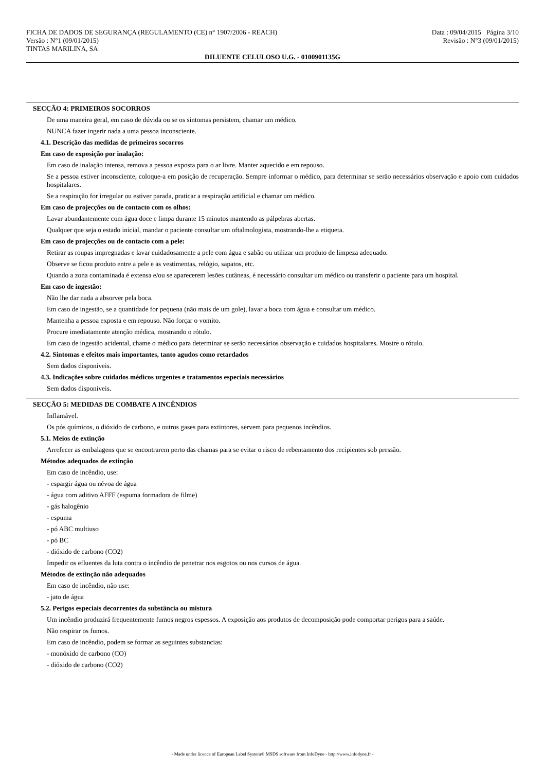FICHA DE DADOS DE SEGURANÇA (REGULAMENTO (CE) n° 1907/2006 - REACH) Data : 09/04/2015 Página 3/10
Versão : N°1 (09/01/2015) Revisão : N°3 (09/01/2015)
TINTAS MARILINA, SA
DILUENTE CELULOSO U.G. - 0100901135G
SECÇÃO 4: PRIMEIROS SOCORROS
De uma maneira geral, em caso de dúvida ou se os sintomas persistem, chamar um médico.
NUNCA fazer ingerir nada a uma pessoa inconsciente.
4.1. Descrição das medidas de primeiros socorros
Em caso de exposição por inalação:
Em caso de inalação intensa, remova a pessoa exposta para o ar livre. Manter aquecido e em repouso.
Se a pessoa estiver inconsciente, coloque-a em posição de recuperação. Sempre informar o médico, para determinar se serão necessários observação e apoio com cuidados hospitalares.
Se a respiração for irregular ou estiver parada, praticar a respiração artificial e chamar um médico.
Em caso de projecções ou de contacto com os olhos:
Lavar abundantemente com água doce e limpa durante 15 minutos mantendo as pálpebras abertas.
Qualquer que seja o estado inicial, mandar o paciente consultar um oftalmologista, mostrando-lhe a etiqueta.
Em caso de projecções ou de contacto com a pele:
Retirar as roupas impregnadas e lavar cuidadosamente a pele com água e sabão ou utilizar um produto de limpeza adequado.
Observe se ficou produto entre a pele e as vestimentas, relógio, sapatos, etc.
Quando a zona contaminada é extensa e/ou se aparecerem lesões cutâneas, é necessário consultar um médico ou transferir o paciente para um hospital.
Em caso de ingestão:
Não lhe dar nada a absorver pela boca.
Em caso de ingestão, se a quantidade for pequena (não mais de um gole), lavar a boca com água e consultar um médico.
Mantenha a pessoa exposta e em repouso. Não forçar o vomito.
Procure imediatamente atenção médica, mostrando o rótulo.
Em caso de ingestão acidental, chame o médico para determinar se serão necessários observação e cuidados hospitalares. Mostre o rótulo.
4.2. Sintomas e efeitos mais importantes, tanto agudos como retardados
Sem dados disponíveis.
4.3. Indicações sobre cuidados médicos urgentes e tratamentos especiais necessários
Sem dados disponíveis.
SECÇÃO 5: MEDIDAS DE COMBATE A INCÊNDIOS
Inflamável.
Os pós químicos, o dióxido de carbono, e outros gases para extintores, servem para pequenos incêndios.
5.1. Meios de extinção
Arrefecer as embalagens que se encontrarem perto das chamas para se evitar o risco de rebentamento dos recipientes sob pressão.
Métodos adequados de extinção
Em caso de incêndio, use:
- espargir água ou névoa de água
- água com aditivo AFFF (espuma formadora de filme)
- gás halogênio
- espuma
- pó ABC multiuso
- pó BC
- dióxido de carbono (CO2)
Impedir os efluentes da luta contra o incêndio de penetrar nos esgotos ou nos cursos de água.
Métodos de extinção não adequados
Em caso de incêndio, não use:
- jato de água
5.2. Perigos especiais decorrentes da substância ou mistura
Um incêndio produzirá frequentemente fumos negros espessos. A exposição aos produtos de decomposição pode comportar perigos para a saúde.
Não respirar os fumos.
Em caso de incêndio, podem se formar as seguintes substancias:
- monóxido de carbono (CO)
- dióxido de carbono (CO2)
- Made under licence of European Label System® MSDS software from InfoDyne - http://www.infodyne.fr -